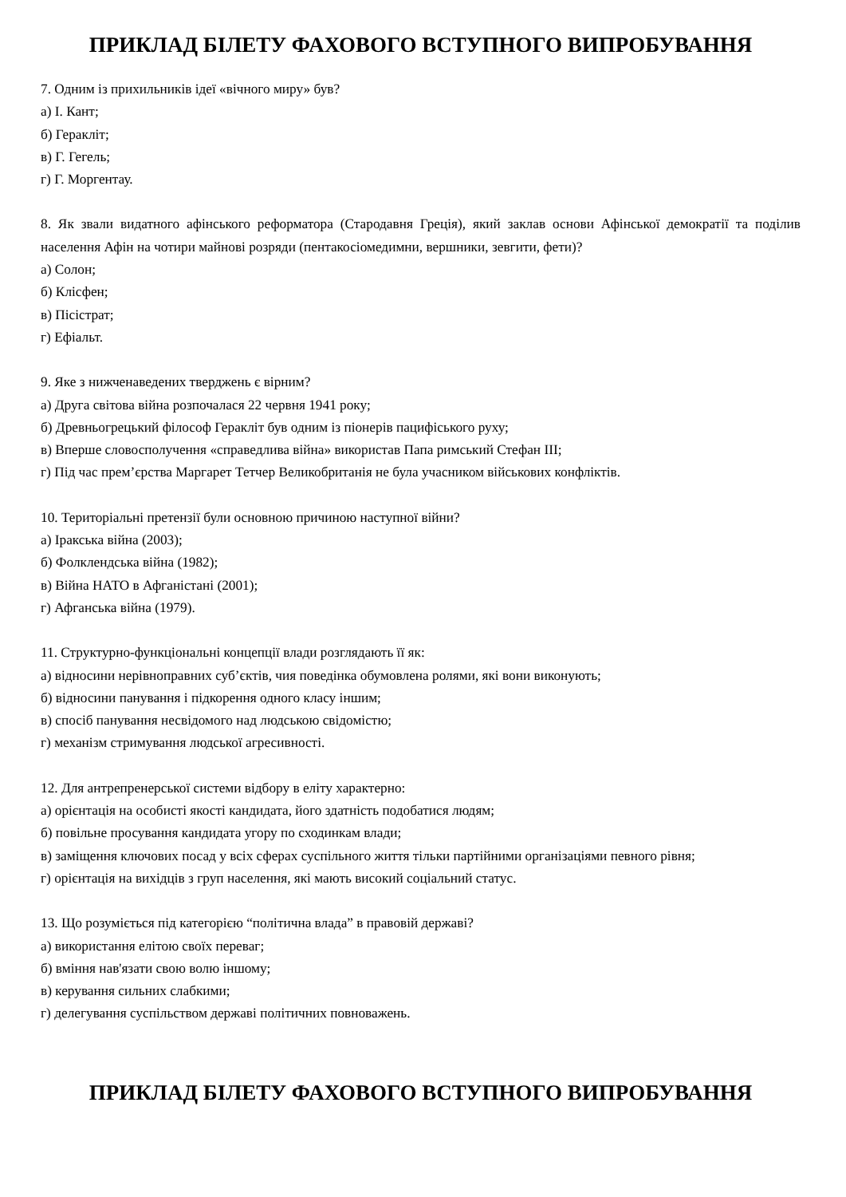ПРИКЛАД БІЛЕТУ ФАХОВОГО ВСТУПНОГО ВИПРОБУВАННЯ
7. Одним із прихильників ідеї «вічного миру» був?
а) І. Кант;
б) Геракліт;
в) Г. Гегель;
г) Г. Моргентау.
8. Як звали видатного афінського реформатора (Стародавня Греція), який заклав основи Афінської демократії та поділив населення Афін на чотири майнові розряди (пентакосіомедимни, вершники, зевгити, фети)?
а) Солон;
б) Клісфен;
в) Пісістрат;
г) Ефіальт.
9. Яке з нижченаведених тверджень є вірним?
а) Друга світова війна розпочалася 22 червня 1941 року;
б) Древньогрецький філософ Геракліт був одним із піонерів пацифіського руху;
в) Вперше словосполучення «справедлива війна» використав Папа римський Стефан ІІІ;
г) Під час прем’єрства Маргарет Тетчер Великобританія не була учасником військових конфліктів.
10. Територіальні претензії були основною причиною наступної війни?
а) Іракська війна (2003);
б) Фолклендська війна (1982);
в) Війна НАТО в Афганістані (2001);
г) Афганська війна (1979).
11. Структурно-функціональні концепції влади розглядають її як:
а) відносини нерівноправних суб’єктів, чия поведінка обумовлена ролями, які вони виконують;
б) відносини панування і підкорення одного класу іншим;
в) спосіб панування несвідомого над людською свідомістю;
г) механізм стримування людської агресивності.
12. Для антрепренерської системи відбору в еліту характерно:
а) орієнтація на особисті якості кандидата, його здатність подобатися людям;
б) повільне просування кандидата угору по сходинкам влади;
в) заміщення ключових посад у всіх сферах суспільного життя тільки партійними організаціями певного рівня;
г) орієнтація на вихідців з груп населення, які мають високий соціальний статус.
13. Що розуміється під категорією “політична влада” в правовій державі?
а) використання елітою своїх переваг;
б) вміння нав'язати свою волю іншому;
в) керування сильних слабкими;
г) делегування суспільством державі політичних повноважень.
ПРИКЛАД БІЛЕТУ ФАХОВОГО ВСТУПНОГО ВИПРОБУВАННЯ